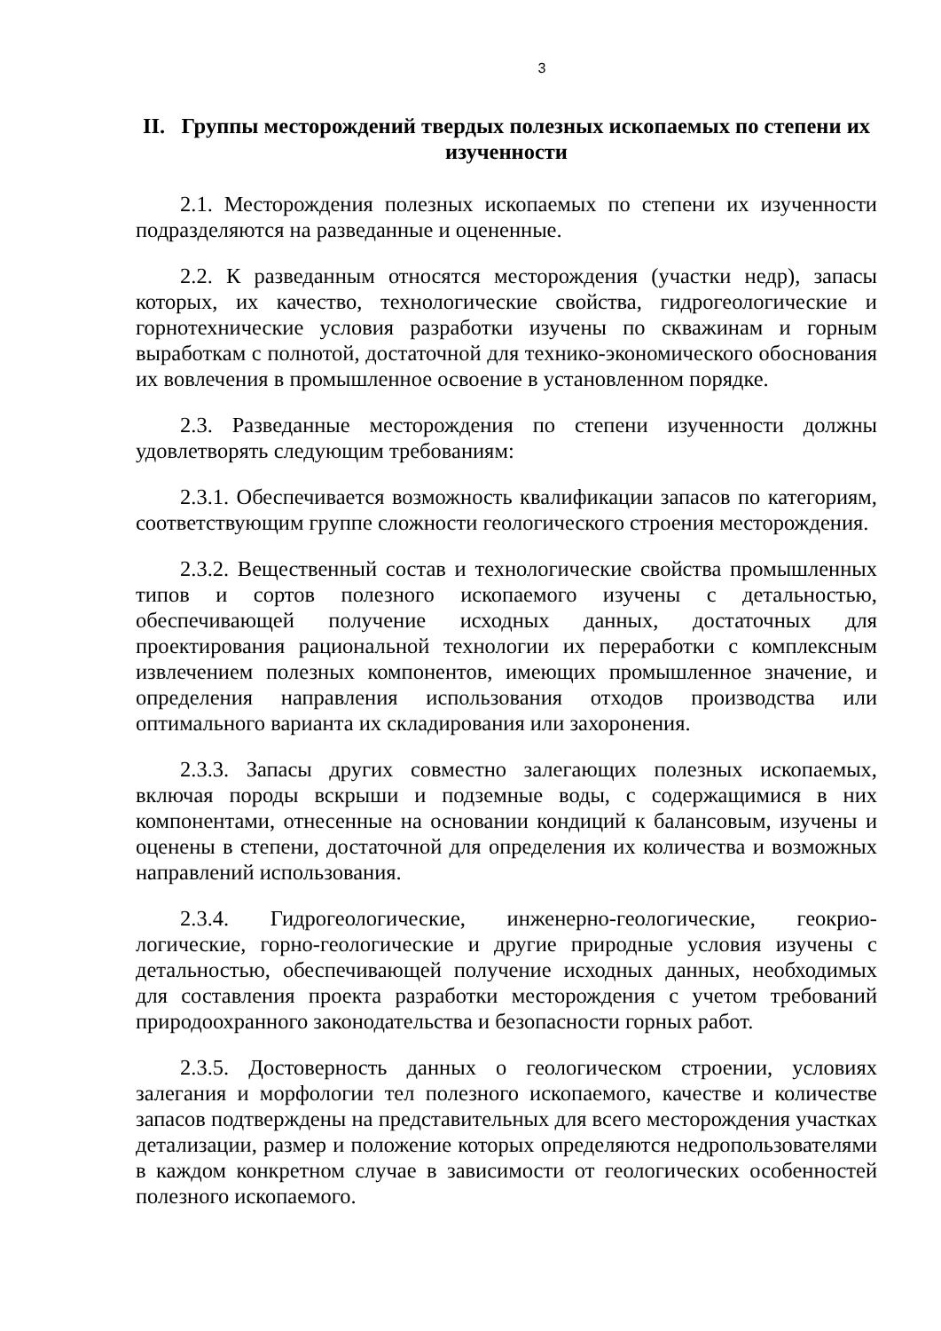3
II. Группы месторождений твердых полезных ископаемых по степени их изученности
2.1. Месторождения полезных ископаемых по степени их изученности подразделяются на разведанные и оцененные.
2.2. К разведанным относятся месторождения (участки недр), запасы которых, их качество, технологические свойства, гидрогеологические и горнотехнические условия разработки изучены по скважинам и горным выработкам с полнотой, достаточной для технико-экономического обоснования их вовлечения в промышленное освоение в установленном порядке.
2.3. Разведанные месторождения по степени изученности должны удовлетворять следующим требованиям:
2.3.1. Обеспечивается возможность квалификации запасов по категориям, соответствующим группе сложности геологического строения месторождения.
2.3.2. Вещественный состав и технологические свойства промышленных типов и сортов полезного ископаемого изучены с детальностью, обеспечивающей получение исходных данных, достаточных для проектирования рациональной технологии их переработки с комплексным извлечением полезных компонентов, имеющих промышленное значение, и определения направления использования отходов производства или оптимального варианта их складирования или захоронения.
2.3.3. Запасы других совместно залегающих полезных ископаемых, включая породы вскрыши и подземные воды, с содержащимися в них компонентами, отнесенные на основании кондиций к балансовым, изучены и оценены в степени, достаточной для определения их количества и возможных направлений использования.
2.3.4. Гидрогеологические, инженерно-геологические, геокрио-логические, горно-геологические и другие природные условия изучены с детальностью, обеспечивающей получение исходных данных, необходимых для составления проекта разработки месторождения с учетом требований природоохранного законодательства и безопасности горных работ.
2.3.5. Достоверность данных о геологическом строении, условиях залегания и морфологии тел полезного ископаемого, качестве и количестве запасов подтверждены на представительных для всего месторождения участках детализации, размер и положение которых определяются недропользователями в каждом конкретном случае в зависимости от геологических особенностей полезного ископаемого.